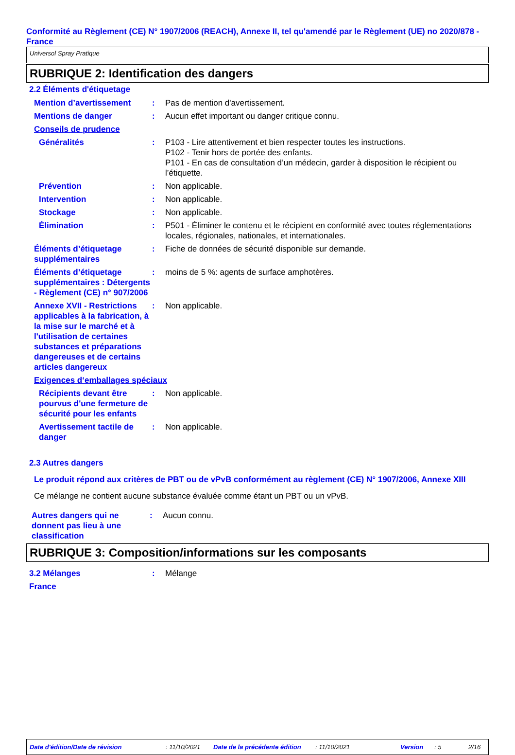Conformité au Règlement (CE) N° 1907/2006 (REACH), Annexe II, tel qu'amendé par le Règlement (UE) no 2020/878 - France
Universol Spray Pratique
RUBRIQUE 2: Identification des dangers
2.2 Éléments d'étiquetage
| Mention d’avertissement | : | Pas de mention d'avertissement. |
| Mentions de danger | : | Aucun effet important ou danger critique connu. |
| Conseils de prudence | | |
| Généralités | : | P103 - Lire attentivement et bien respecter toutes les instructions. P102 - Tenir hors de portée des enfants. P101 - En cas de consultation d’un médecin, garder à disposition le récipient ou l’étiquette. |
| Prévention | : | Non applicable. |
| Intervention | : | Non applicable. |
| Stockage | : | Non applicable. |
| Élimination | : | P501 - Éliminer le contenu et le récipient en conformité avec toutes réglementations locales, régionales, nationales, et internationales. |
| Éléments d’étiquetage supplémentaires | : | Fiche de données de sécurité disponible sur demande. |
| Éléments d’étiquetage supplémentaires : Détergents - Règlement (CE) n° 907/2006 | : | moins de 5 %: agents de surface amphotères. |
| Annexe XVII - Restrictions applicables à la fabrication, à la mise sur le marché et à l'utilisation de certaines substances et préparations dangereuses et de certains articles dangereux | : | Non applicable. |
| Exigences d‘emballages spéciaux | | |
| Récipients devant être pourvus d'une fermeture de sécurité pour les enfants | : | Non applicable. |
| Avertissement tactile de danger | : | Non applicable. |
2.3 Autres dangers
Le produit répond aux critères de PBT ou de vPvB conformément au règlement (CE) N° 1907/2006, Annexe XIII
Ce mélange ne contient aucune substance évaluée comme étant un PBT ou un vPvB.
| Autres dangers qui ne donnent pas lieu à une classification | : | Aucun connu. |
RUBRIQUE 3: Composition/informations sur les composants
| 3.2 Mélanges | : | Mélange |
| France | | |
Date d'édition/Date de révision: 11/10/2021 Date de la précédente édition: 11/10/2021 Version: 5 2/16